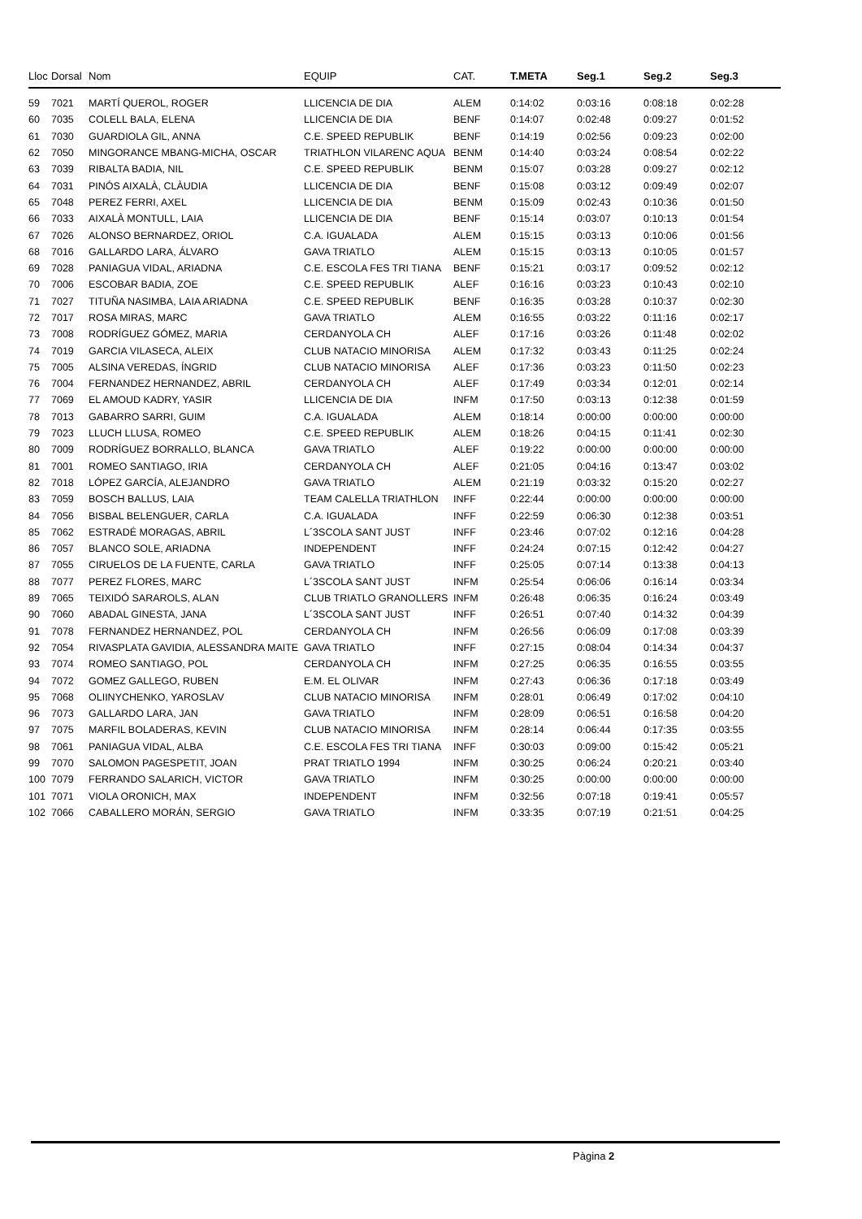| Lloc | Dorsal | Nom | EQUIP | CAT. | T.META | Seg.1 | Seg.2 | Seg.3 |
| --- | --- | --- | --- | --- | --- | --- | --- | --- |
| 59 | 7021 | MARTÍ QUEROL, ROGER | LLICENCIA DE DIA | ALEM | 0:14:02 | 0:03:16 | 0:08:18 | 0:02:28 |
| 60 | 7035 | COLELL BALA, ELENA | LLICENCIA DE DIA | BENF | 0:14:07 | 0:02:48 | 0:09:27 | 0:01:52 |
| 61 | 7030 | GUARDIOLA GIL, ANNA | C.E. SPEED REPUBLIK | BENF | 0:14:19 | 0:02:56 | 0:09:23 | 0:02:00 |
| 62 | 7050 | MINGORANCE MBANG-MICHA, OSCAR | TRIATHLON VILARENC AQUA | BENM | 0:14:40 | 0:03:24 | 0:08:54 | 0:02:22 |
| 63 | 7039 | RIBALTA BADIA, NIL | C.E. SPEED REPUBLIK | BENM | 0:15:07 | 0:03:28 | 0:09:27 | 0:02:12 |
| 64 | 7031 | PINÓS AIXALÀ, CLÀUDIA | LLICENCIA DE DIA | BENF | 0:15:08 | 0:03:12 | 0:09:49 | 0:02:07 |
| 65 | 7048 | PEREZ FERRI, AXEL | LLICENCIA DE DIA | BENM | 0:15:09 | 0:02:43 | 0:10:36 | 0:01:50 |
| 66 | 7033 | AIXALÀ MONTULL, LAIA | LLICENCIA DE DIA | BENF | 0:15:14 | 0:03:07 | 0:10:13 | 0:01:54 |
| 67 | 7026 | ALONSO BERNARDEZ, ORIOL | C.A. IGUALADA | ALEM | 0:15:15 | 0:03:13 | 0:10:06 | 0:01:56 |
| 68 | 7016 | GALLARDO LARA, ÁLVARO | GAVA TRIATLO | ALEM | 0:15:15 | 0:03:13 | 0:10:05 | 0:01:57 |
| 69 | 7028 | PANIAGUA VIDAL, ARIADNA | C.E. ESCOLA FES TRI TIANA | BENF | 0:15:21 | 0:03:17 | 0:09:52 | 0:02:12 |
| 70 | 7006 | ESCOBAR BADIA, ZOE | C.E. SPEED REPUBLIK | ALEF | 0:16:16 | 0:03:23 | 0:10:43 | 0:02:10 |
| 71 | 7027 | TITUÑA NASIMBA, LAIA ARIADNA | C.E. SPEED REPUBLIK | BENF | 0:16:35 | 0:03:28 | 0:10:37 | 0:02:30 |
| 72 | 7017 | ROSA MIRAS, MARC | GAVA TRIATLO | ALEM | 0:16:55 | 0:03:22 | 0:11:16 | 0:02:17 |
| 73 | 7008 | RODRÍGUEZ GÓMEZ, MARIA | CERDANYOLA CH | ALEF | 0:17:16 | 0:03:26 | 0:11:48 | 0:02:02 |
| 74 | 7019 | GARCIA VILASECA, ALEIX | CLUB NATACIO MINORISA | ALEM | 0:17:32 | 0:03:43 | 0:11:25 | 0:02:24 |
| 75 | 7005 | ALSINA VEREDAS, ÍNGRID | CLUB NATACIO MINORISA | ALEF | 0:17:36 | 0:03:23 | 0:11:50 | 0:02:23 |
| 76 | 7004 | FERNANDEZ HERNANDEZ, ABRIL | CERDANYOLA CH | ALEF | 0:17:49 | 0:03:34 | 0:12:01 | 0:02:14 |
| 77 | 7069 | EL AMOUD KADRY, YASIR | LLICENCIA DE DIA | INFM | 0:17:50 | 0:03:13 | 0:12:38 | 0:01:59 |
| 78 | 7013 | GABARRO SARRI, GUIM | C.A. IGUALADA | ALEM | 0:18:14 | 0:00:00 | 0:00:00 | 0:00:00 |
| 79 | 7023 | LLUCH LLUSA, ROMEO | C.E. SPEED REPUBLIK | ALEM | 0:18:26 | 0:04:15 | 0:11:41 | 0:02:30 |
| 80 | 7009 | RODRÍGUEZ BORRALLO, BLANCA | GAVA TRIATLO | ALEF | 0:19:22 | 0:00:00 | 0:00:00 | 0:00:00 |
| 81 | 7001 | ROMEO SANTIAGO, IRIA | CERDANYOLA CH | ALEF | 0:21:05 | 0:04:16 | 0:13:47 | 0:03:02 |
| 82 | 7018 | LÓPEZ GARCÍA, ALEJANDRO | GAVA TRIATLO | ALEM | 0:21:19 | 0:03:32 | 0:15:20 | 0:02:27 |
| 83 | 7059 | BOSCH BALLUS, LAIA | TEAM CALELLA TRIATHLON | INFF | 0:22:44 | 0:00:00 | 0:00:00 | 0:00:00 |
| 84 | 7056 | BISBAL BELENGUER, CARLA | C.A. IGUALADA | INFF | 0:22:59 | 0:06:30 | 0:12:38 | 0:03:51 |
| 85 | 7062 | ESTRADÉ MORAGAS, ABRIL | L´3SCOLA SANT JUST | INFF | 0:23:46 | 0:07:02 | 0:12:16 | 0:04:28 |
| 86 | 7057 | BLANCO SOLE, ARIADNA | INDEPENDENT | INFF | 0:24:24 | 0:07:15 | 0:12:42 | 0:04:27 |
| 87 | 7055 | CIRUELOS DE LA FUENTE, CARLA | GAVA TRIATLO | INFF | 0:25:05 | 0:07:14 | 0:13:38 | 0:04:13 |
| 88 | 7077 | PEREZ FLORES, MARC | L´3SCOLA SANT JUST | INFM | 0:25:54 | 0:06:06 | 0:16:14 | 0:03:34 |
| 89 | 7065 | TEIXIDÓ SARAROLS, ALAN | CLUB TRIATLO GRANOLLERS | INFM | 0:26:48 | 0:06:35 | 0:16:24 | 0:03:49 |
| 90 | 7060 | ABADAL GINESTA, JANA | L´3SCOLA SANT JUST | INFF | 0:26:51 | 0:07:40 | 0:14:32 | 0:04:39 |
| 91 | 7078 | FERNANDEZ HERNANDEZ, POL | CERDANYOLA CH | INFM | 0:26:56 | 0:06:09 | 0:17:08 | 0:03:39 |
| 92 | 7054 | RIVASPLATA GAVIDIA, ALESSANDRA MAITE | GAVA TRIATLO | INFF | 0:27:15 | 0:08:04 | 0:14:34 | 0:04:37 |
| 93 | 7074 | ROMEO SANTIAGO, POL | CERDANYOLA CH | INFM | 0:27:25 | 0:06:35 | 0:16:55 | 0:03:55 |
| 94 | 7072 | GOMEZ GALLEGO, RUBEN | E.M. EL OLIVAR | INFM | 0:27:43 | 0:06:36 | 0:17:18 | 0:03:49 |
| 95 | 7068 | OLIINYCHENKO, YAROSLAV | CLUB NATACIO MINORISA | INFM | 0:28:01 | 0:06:49 | 0:17:02 | 0:04:10 |
| 96 | 7073 | GALLARDO LARA, JAN | GAVA TRIATLO | INFM | 0:28:09 | 0:06:51 | 0:16:58 | 0:04:20 |
| 97 | 7075 | MARFIL BOLADERAS, KEVIN | CLUB NATACIO MINORISA | INFM | 0:28:14 | 0:06:44 | 0:17:35 | 0:03:55 |
| 98 | 7061 | PANIAGUA VIDAL, ALBA | C.E. ESCOLA FES TRI TIANA | INFF | 0:30:03 | 0:09:00 | 0:15:42 | 0:05:21 |
| 99 | 7070 | SALOMON PAGESPETIT, JOAN | PRAT TRIATLO 1994 | INFM | 0:30:25 | 0:06:24 | 0:20:21 | 0:03:40 |
| 100 | 7079 | FERRANDO SALARICH, VICTOR | GAVA TRIATLO | INFM | 0:30:25 | 0:00:00 | 0:00:00 | 0:00:00 |
| 101 | 7071 | VIOLA ORONICH, MAX | INDEPENDENT | INFM | 0:32:56 | 0:07:18 | 0:19:41 | 0:05:57 |
| 102 | 7066 | CABALLERO MORÁN, SERGIO | GAVA TRIATLO | INFM | 0:33:35 | 0:07:19 | 0:21:51 | 0:04:25 |
Pàgina 2